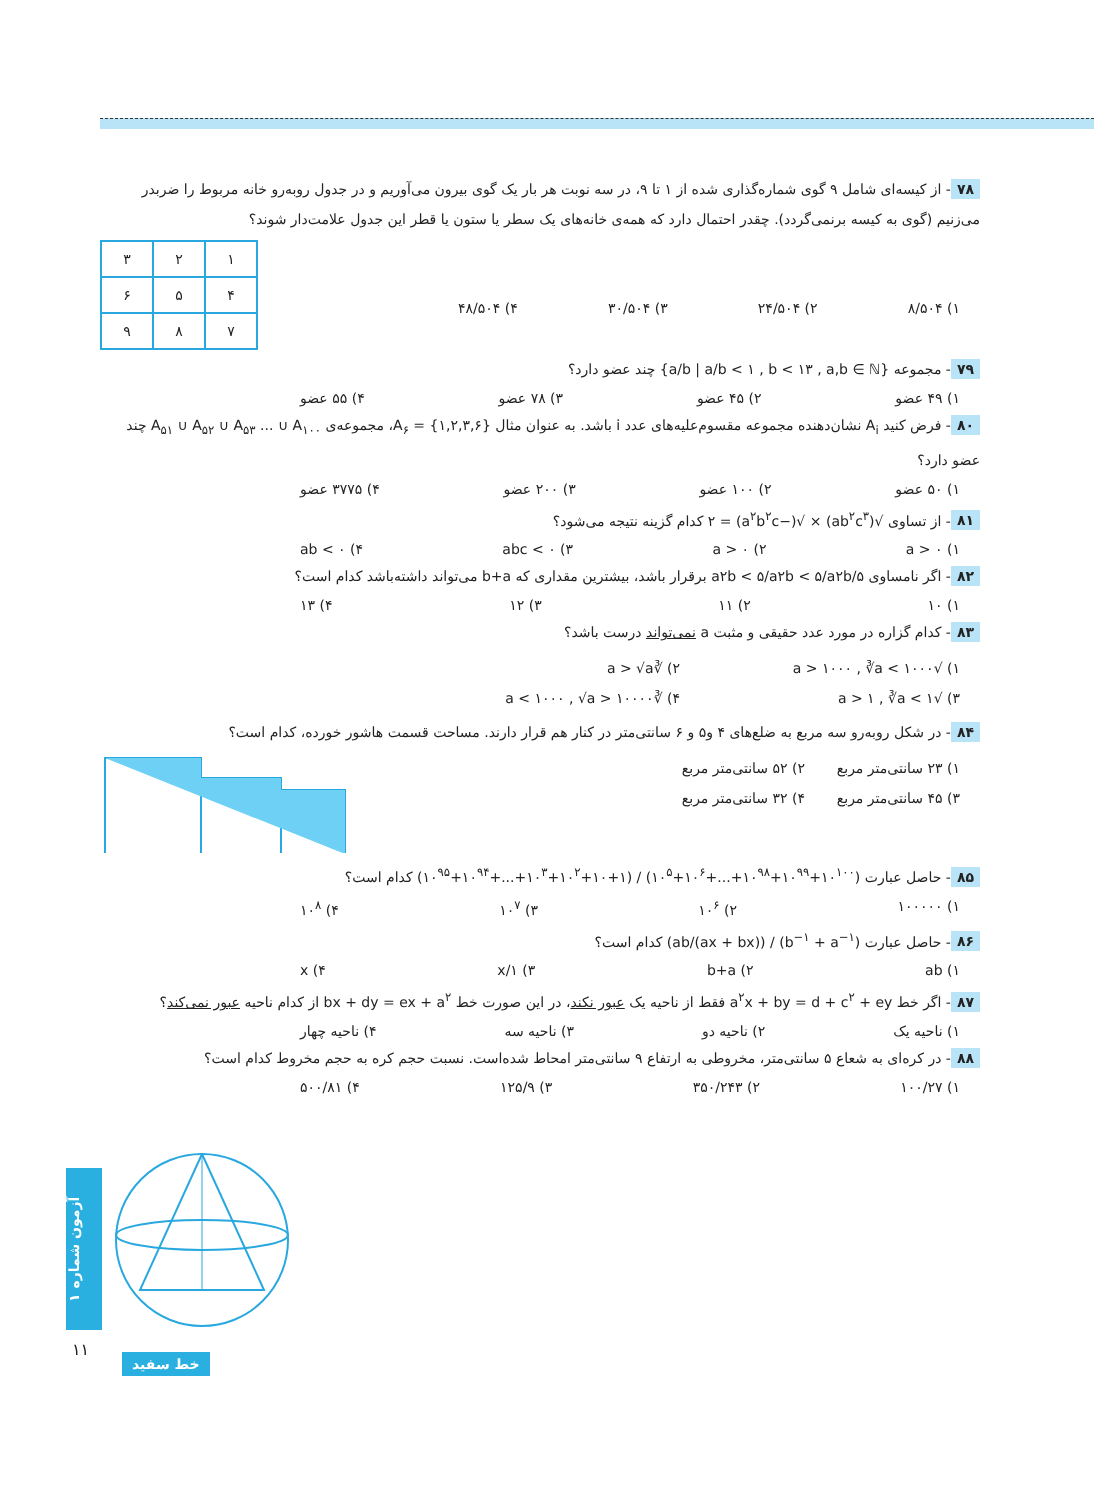۷۸ - از کیسه‌ای شامل ۹ گوی شماره‌گذاری شده از ۱ تا ۹، در سه نوبت هر بار یک گوی بیرون می‌آوریم و در جدول روبه‌رو خانه مربوط را ضربدر می‌زنیم (گوی به کیسه برنمی‌گردد). چقدر احتمال دارد که همه‌ی خانه‌های یک سطر یا ستون یا قطر این جدول علامت‌دار شوند؟
| ۱ | ۲ | ۳ |
| ۴ | ۵ | ۶ |
| ۷ | ۸ | ۹ |
۱) ۸/۵۰۴ ۲) ۲۴/۵۰۴ ۳) ۳۰/۵۰۴ ۴) ۴۸/۵۰۴
۷۹ - مجموعه {a/b | a/b < ۱ , b < ۱۳ , a,b ∈ ℕ} چند عضو دارد؟
۱) ۴۹ عضو ۲) ۴۵ عضو ۳) ۷۸ عضو ۴) ۵۵ عضو
۸۰ - فرض کنید A<sub>i</sub> نشان‌دهنده مجموعه مقسوم‌علیه‌های عدد i باشد. به عنوان مثال A<sub>۶</sub> = {۱,۲,۳,۶}، مجموعه‌ی A<sub>۵۱</sub> ∪ A<sub>۵۲</sub> ∪ A<sub>۵۳</sub> ... ∪ A<sub>۱۰۰</sub> چند عضو دارد؟
۱) ۵۰ عضو ۲) ۱۰۰ عضو ۳) ۲۰۰ عضو ۴) ۳۷۷۵ عضو
۸۱ - از تساوی √(ab<sup>۲</sup>c<sup>۳</sup>) × √(−a<sup>۲</sup>b<sup>۲</sup>c) = ۲ کدام گزینه نتیجه می‌شود؟
۱) a > ۰ ۲) a > ۰ ۳) abc < ۰ ۴) ab < ۰
۸۲ - اگر نامساوی ۵/a۲b < ۵/a۲b < ۵/a۲b برقرار باشد، بیشترین مقداری که b+a می‌تواند داشته‌باشد کدام است؟
۱) ۱۰ ۲) ۱۱ ۳) ۱۲ ۴) ۱۳
۸۳ - کدام گزاره در مورد عدد حقیقی و مثبت a نمی‌تواند درست باشد؟
۱) √a > ۱۰۰۰ , ∛a < ۱۰۰۰ ۲) ∛a > √a ۳) √a > ۱ , ∛a < ۱ ۴) ∛a < ۱۰۰۰ , √a > ۱۰۰۰۰
۸۴ - در شکل روبه‌رو سه مربع به ضلع‌های ۴ و۵ و ۶ سانتی‌متر در کنار هم قرار دارند. مساحت قسمت هاشور خورده، کدام است؟
۱) ۲۳ سانتی‌متر مربع ۲) ۵۲ سانتی‌متر مربع ۳) ۴۵ سانتی‌متر مربع ۴) ۳۲ سانتی‌متر مربع
۸۵ - حاصل عبارت (۱۰<sup>۱۰۰</sup>+۱۰<sup>۹۹</sup>+۱۰<sup>۹۸</sup>+...+۱۰<sup>۶</sup>+۱۰<sup>۵</sup>) / (۱+۱۰+۱۰<sup>۲</sup>+۱۰<sup>۳</sup>+...+۱۰<sup>۹۴</sup>+۱۰<sup>۹۵</sup>) کدام است؟
۱) ۱۰۰۰۰۰ ۲) ۱۰<sup>۶</sup> ۳) ۱۰<sup>۷</sup> ۴) ۱۰<sup>۸</sup>
۸۶ - حاصل عبارت (b<sup>−۱</sup> + a<sup>−۱</sup>) / ((ax + bx)/ab) کدام است؟
۱) ab ۲) b+a ۳) ۱/x ۴) x
۸۷ - اگر خط a<sup>۲</sup>x + by = d + c<sup>۲</sup> + ey فقط از ناحیه یک عبور نکند، در این صورت خط bx + dy = ex + a<sup>۲</sup> از کدام ناحیه عبور نمی‌کند؟
۱) ناحیه یک ۲) ناحیه دو ۳) ناحیه سه ۴) ناحیه چهار
۸۸ - در کره‌ای به شعاع ۵ سانتی‌متر، مخروطی به ارتفاع ۹ سانتی‌متر امحاط شده‌است. نسبت حجم کره به حجم مخروط کدام است؟
۱) ۱۰۰/۲۷ ۲) ۳۵۰/۲۴۳ ۳) ۱۲۵/۹ ۴) ۵۰۰/۸۱
آزمون شماره ۱
۱۱
خط سفید